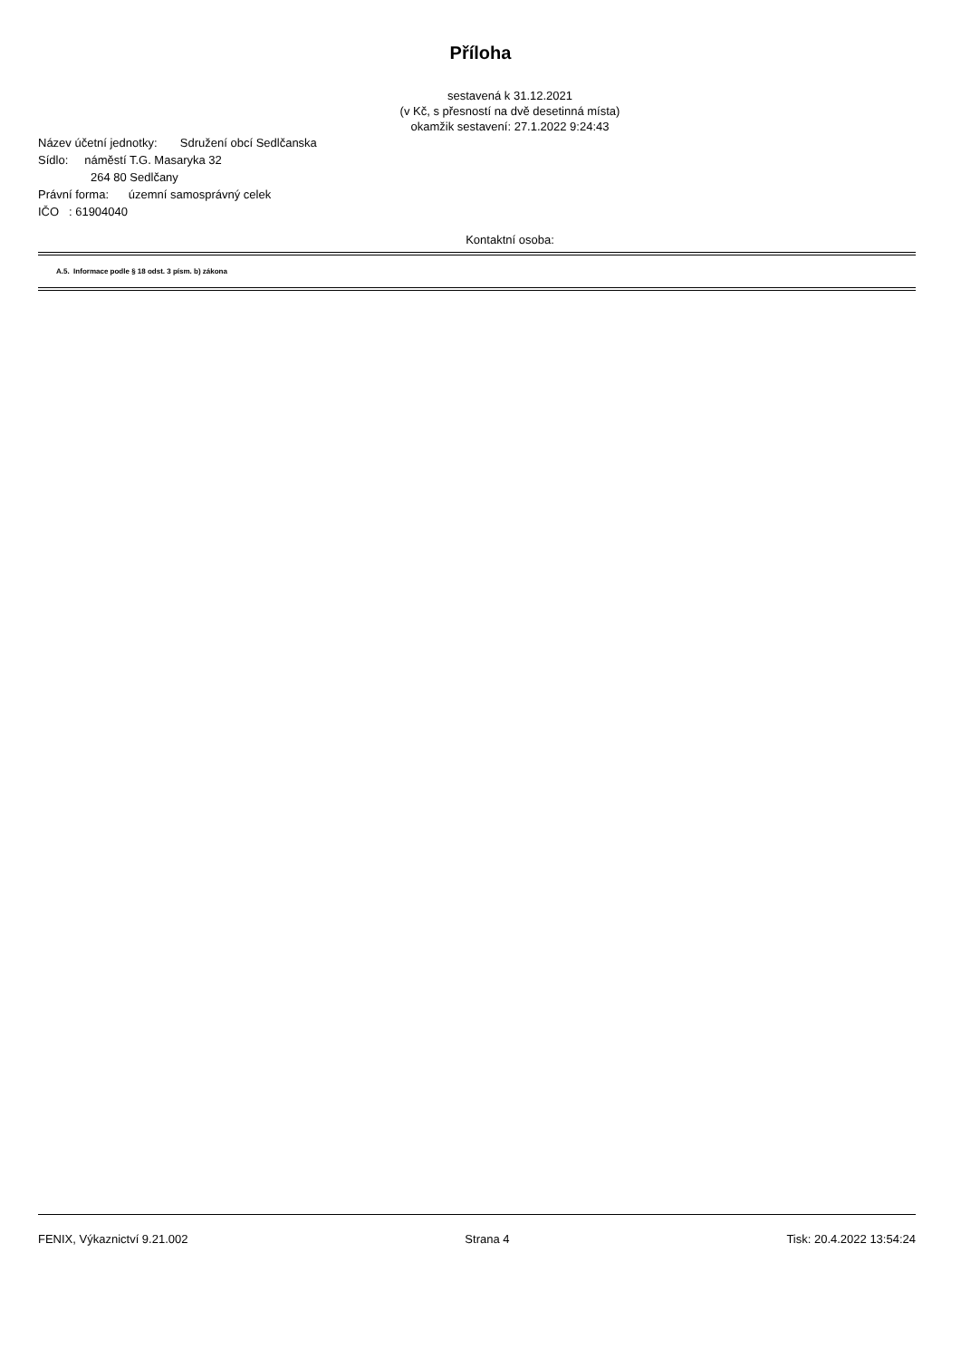Příloha
sestavená k 31.12.2021
(v Kč, s přesností na dvě desetinná místa)
okamžik sestavení: 27.1.2022 9:24:43
Název účetní jednotky: Sdružení obcí Sedlčanska
Sídlo: náměstí T.G. Masaryka 32
264 80 Sedlčany
Právní forma: územní samosprávný celek
IČO : 61904040
Kontaktní osoba:
A.5. Informace podle § 18 odst. 3 písm. b) zákona
FENIX, Výkaznictví 9.21.002 Strana 4 Tisk: 20.4.2022 13:54:24